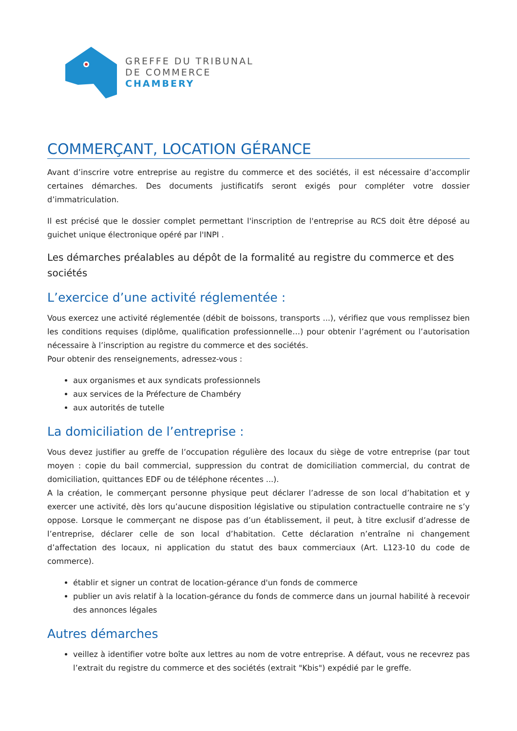GREFFE DU TRIBUNAL
DE COMMERCE
CHAMBERY
COMMERÇANT, LOCATION GÉRANCE
Avant d’inscrire votre entreprise au registre du commerce et des sociétés, il est nécessaire d’accomplir certaines démarches. Des documents justificatifs seront exigés pour compléter votre dossier d’immatriculation.
Il est précisé que le dossier complet permettant l'inscription de l'entreprise au RCS doit être déposé au guichet unique électronique opéré par l'INPI .
Les démarches préalables au dépôt de la formalité au registre du commerce et des sociétés
L’exercice d’une activité réglementée :
Vous exercez une activité réglementée (débit de boissons, transports ...), vérifiez que vous remplissez bien les conditions requises (diplôme, qualification professionnelle…) pour obtenir l’agrément ou l’autorisation nécessaire à l’inscription au registre du commerce et des sociétés.
Pour obtenir des renseignements, adressez-vous :
aux organismes et aux syndicats professionnels
aux services de la Préfecture de Chambéry
aux autorités de tutelle
La domiciliation de l’entreprise :
Vous devez justifier au greffe de l’occupation régulière des locaux du siège de votre entreprise (par tout moyen : copie du bail commercial, suppression du contrat de domiciliation commercial, du contrat de domiciliation, quittances EDF ou de téléphone récentes ...).
A la création, le commerçant personne physique peut déclarer l’adresse de son local d’habitation et y exercer une activité, dès lors qu’aucune disposition législative ou stipulation contractuelle contraire ne s’y oppose. Lorsque le commerçant ne dispose pas d’un établissement, il peut, à titre exclusif d’adresse de l’entreprise, déclarer celle de son local d’habitation. Cette déclaration n’entraîne ni changement d’affectation des locaux, ni application du statut des baux commerciaux (Art. L123-10 du code de commerce).
établir et signer un contrat de location-gérance d'un fonds de commerce
publier un avis relatif à la location-gérance du fonds de commerce dans un journal habilité à recevoir des annonces légales
Autres démarches
veillez à identifier votre boîte aux lettres au nom de votre entreprise. A défaut, vous ne recevrez pas l’extrait du registre du commerce et des sociétés (extrait "Kbis") expédié par le greffe.